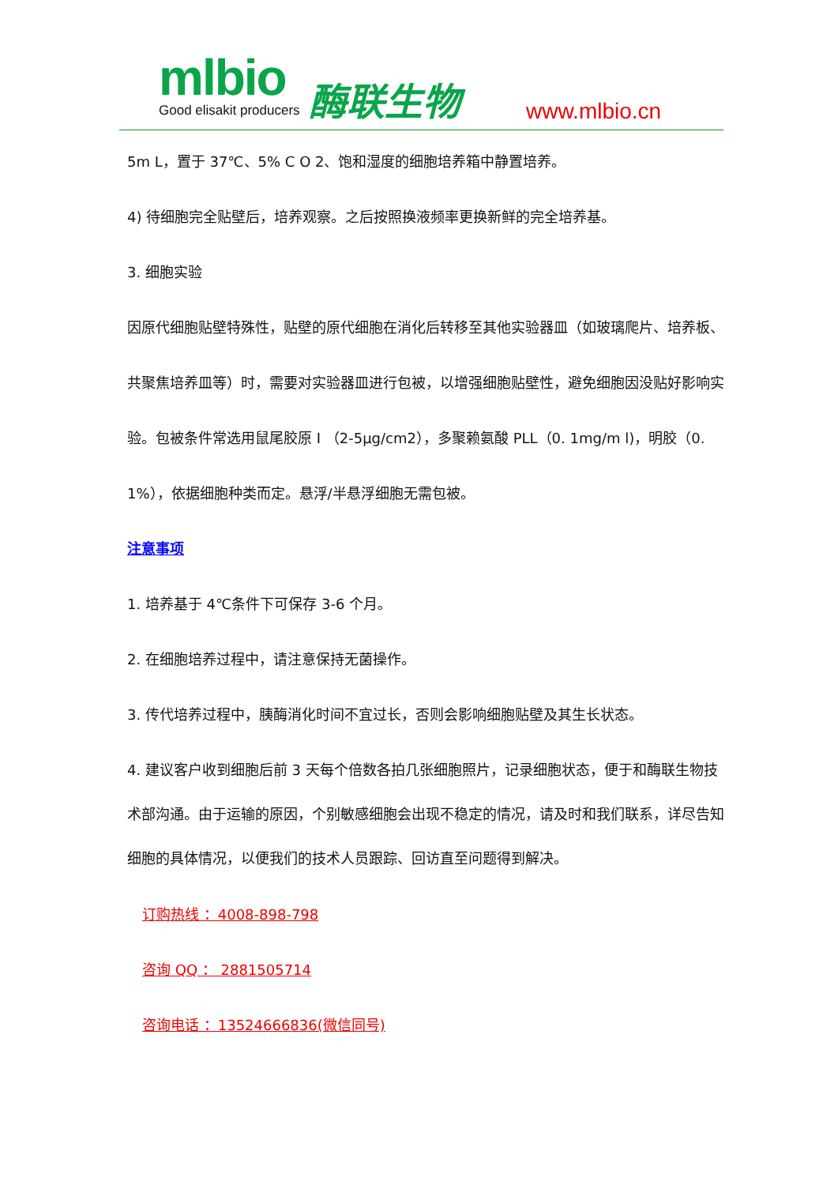mlbio Good elisakit producers 酶联生物 www.mlbio.cn
5m L，置于 37℃、5% C O 2、饱和湿度的细胞培养箱中静置培养。
4) 待细胞完全贴壁后，培养观察。之后按照换液频率更换新鲜的完全培养基。
3. 细胞实验
因原代细胞贴壁特殊性，贴壁的原代细胞在消化后转移至其他实验器皿（如玻璃爬片、培养板、共聚焦培养皿等）时，需要对实验器皿进行包被，以增强细胞贴壁性，避免细胞因没贴好影响实验。包被条件常选用鼠尾胶原 I （2-5μg/cm2），多聚赖氨酸 PLL（0. 1mg/m l)，明胶（0. 1%），依据细胞种类而定。悬浮/半悬浮细胞无需包被。
注意事项
1. 培养基于 4℃条件下可保存 3-6 个月。
2. 在细胞培养过程中，请注意保持无菌操作。
3. 传代培养过程中，胰酶消化时间不宜过长，否则会影响细胞贴壁及其生长状态。
4. 建议客户收到细胞后前 3 天每个倍数各拍几张细胞照片，记录细胞状态，便于和酶联生物技术部沟通。由于运输的原因，个别敏感细胞会出现不稳定的情况，请及时和我们联系，详尽告知细胞的具体情况，以便我们的技术人员跟踪、回访直至问题得到解决。
订购热线 ：4008-898-798
咨询 QQ ： 2881505714
咨询电话 ：13524666836(微信同号)